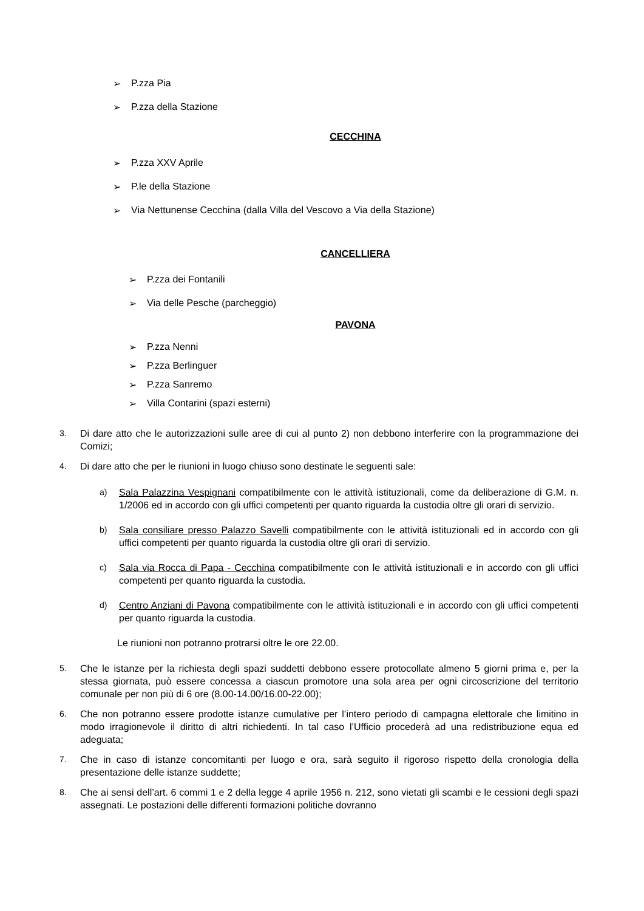➢ P.zza Pia
➢ P.zza della Stazione
CECCHINA
➢ P.zza XXV Aprile
➢ P.le della Stazione
➢ Via Nettunense Cecchina (dalla Villa del Vescovo a Via della Stazione)
CANCELLIERA
➢ P.zza dei Fontanili
➢ Via delle Pesche (parcheggio)
PAVONA
➢ P.zza Nenni
➢ P.zza Berlinguer
➢ P.zza Sanremo
➢ Villa Contarini (spazi esterni)
3. Di dare atto che le autorizzazioni sulle aree di cui al punto 2) non debbono interferire con la programmazione dei Comizi;
4. Di dare atto che per le riunioni in luogo chiuso sono destinate le seguenti sale:
a) Sala Palazzina Vespignani compatibilmente con le attività istituzionali, come da deliberazione di G.M. n. 1/2006 ed in accordo con gli uffici competenti per quanto riguarda la custodia oltre gli orari di servizio.
b) Sala consiliare presso Palazzo Savelli compatibilmente con le attività istituzionali ed in accordo con gli uffici competenti per quanto riguarda la custodia oltre gli orari di servizio.
c) Sala via Rocca di Papa - Cecchina compatibilmente con le attività istituzionali e in accordo con gli uffici competenti per quanto riguarda la custodia.
d) Centro Anziani di Pavona compatibilmente con le attività istituzionali e in accordo con gli uffici competenti per quanto riguarda la custodia.
Le riunioni non potranno protrarsi oltre le ore 22.00.
5. Che le istanze per la richiesta degli spazi suddetti debbono essere protocollate almeno 5 giorni prima e, per la stessa giornata, può essere concessa a ciascun promotore una sola area per ogni circoscrizione del territorio comunale per non più di 6 ore (8.00-14.00/16.00-22.00);
6. Che non potranno essere prodotte istanze cumulative per l’intero periodo di campagna elettorale che limitino in modo irragionevole il diritto di altri richiedenti. In tal caso l’Ufficio procederà ad una redistribuzione equa ed adeguata;
7. Che in caso di istanze concomitanti per luogo e ora, sarà seguito il rigoroso rispetto della cronologia della presentazione delle istanze suddette;
8. Che ai sensi dell’art. 6 commi 1 e 2 della legge 4 aprile 1956 n. 212, sono vietati gli scambi e le cessioni degli spazi assegnati. Le postazioni delle differenti formazioni politiche dovranno